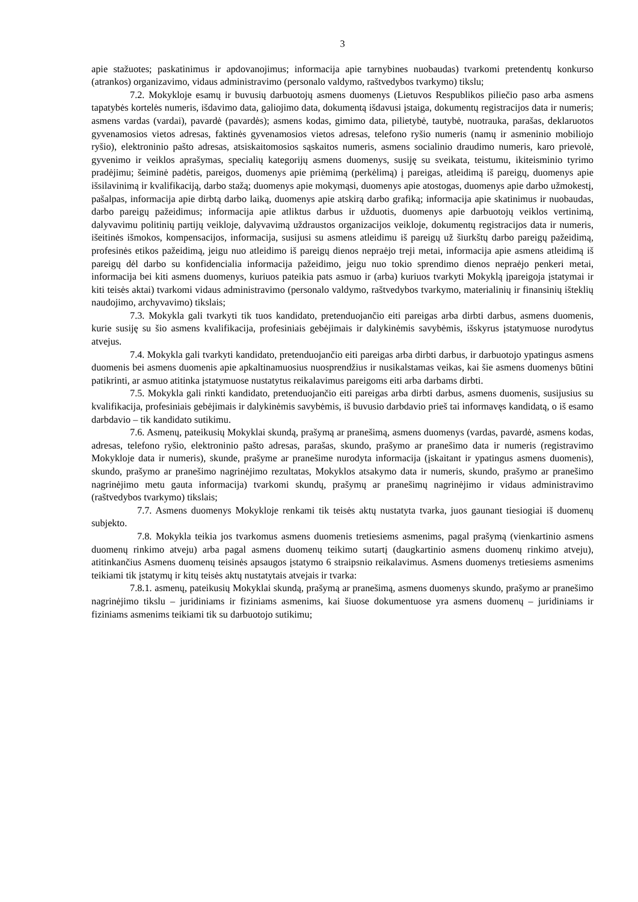3
apie stažuotes; paskatinimus ir apdovanojimus; informacija apie tarnybines nuobaudas) tvarkomi pretendentų konkurso (atrankos) organizavimo, vidaus administravimo (personalo valdymo, raštvedybos tvarkymo) tikslu;
7.2. Mokykloje esamų ir buvusių darbuotojų asmens duomenys (Lietuvos Respublikos piliečio paso arba asmens tapatybės kortelės numeris, išdavimo data, galiojimo data, dokumentą išdavusi įstaiga, dokumentų registracijos data ir numeris; asmens vardas (vardai), pavardė (pavardės); asmens kodas, gimimo data, pilietybė, tautybė, nuotrauka, parašas, deklaruotos gyvenamosios vietos adresas, faktinės gyvenamosios vietos adresas, telefono ryšio numeris (namų ir asmeninio mobiliojo ryšio), elektroninio pašto adresas, atsiskaitomosios sąskaitos numeris, asmens socialinio draudimo numeris, karo prievolė, gyvenimo ir veiklos aprašymas, specialių kategorijų asmens duomenys, susiję su sveikata, teistumu, ikiteisminio tyrimo pradėjimu; šeiminė padėtis, pareigos, duomenys apie priėmimą (perkėlimą) į pareigas, atleidimą iš pareigų, duomenys apie išsilavinimą ir kvalifikaciją, darbo stažą; duomenys apie mokymąsi, duomenys apie atostogas, duomenys apie darbo užmokestį, pašalpas, informacija apie dirbtą darbo laiką, duomenys apie atskirą darbo grafiką; informacija apie skatinimus ir nuobaudas, darbo pareigų pažeidimus; informacija apie atliktus darbus ir užduotis, duomenys apie darbuotojų veiklos vertinimą, dalyvavimu politinių partijų veikloje, dalyvavimą uždraustos organizacijos veikloje, dokumentų registracijos data ir numeris, išeitinės išmokos, kompensacijos, informacija, susijusi su asmens atleidimu iš pareigų už šiurkštų darbo pareigų pažeidimą, profesinės etikos pažeidimą, jeigu nuo atleidimo iš pareigų dienos nepraėjo treji metai, informacija apie asmens atleidimą iš pareigų dėl darbo su konfidencialia informacija pažeidimo, jeigu nuo tokio sprendimo dienos nepraėjo penkeri metai, informacija bei kiti asmens duomenys, kuriuos pateikia pats asmuo ir (arba) kuriuos tvarkyti Mokyklą įpareigoja įstatymai ir kiti teisės aktai) tvarkomi vidaus administravimo (personalo valdymo, raštvedybos tvarkymo, materialinių ir finansinių išteklių naudojimo, archyvavimo) tikslais;
7.3. Mokykla gali tvarkyti tik tuos kandidato, pretenduojančio eiti pareigas arba dirbti darbus, asmens duomenis, kurie susiję su šio asmens kvalifikacija, profesiniais gebėjimais ir dalykinėmis savybėmis, išskyrus įstatymuose nurodytus atvejus.
7.4. Mokykla gali tvarkyti kandidato, pretenduojančio eiti pareigas arba dirbti darbus, ir darbuotojo ypatingus asmens duomenis bei asmens duomenis apie apkaltinamuosius nuosprendžius ir nusikalstamas veikas, kai šie asmens duomenys būtini patikrinti, ar asmuo atitinka įstatymuose nustatytus reikalavimus pareigoms eiti arba darbams dirbti.
7.5. Mokykla gali rinkti kandidato, pretenduojančio eiti pareigas arba dirbti darbus, asmens duomenis, susijusius su kvalifikacija, profesiniais gebėjimais ir dalykinėmis savybėmis, iš buvusio darbdavio prieš tai informavęs kandidatą, o iš esamo darbdavio – tik kandidato sutikimu.
7.6. Asmenų, pateikusių Mokyklai skundą, prašymą ar pranešimą, asmens duomenys (vardas, pavardė, asmens kodas, adresas, telefono ryšio, elektroninio pašto adresas, parašas, skundo, prašymo ar pranešimo data ir numeris (registravimo Mokykloje data ir numeris), skunde, prašyme ar pranešime nurodyta informacija (įskaitant ir ypatingus asmens duomenis), skundo, prašymo ar pranešimo nagrinėjimo rezultatas, Mokyklos atsakymo data ir numeris, skundo, prašymo ar pranešimo nagrinėjimo metu gauta informacija) tvarkomi skundų, prašymų ar pranešimų nagrinėjimo ir vidaus administravimo (raštvedybos tvarkymo) tikslais;
7.7. Asmens duomenys Mokykloje renkami tik teisės aktų nustatyta tvarka, juos gaunant tiesiogiai iš duomenų subjekto.
7.8. Mokykla teikia jos tvarkomus asmens duomenis tretiesiems asmenims, pagal prašymą (vienkartinio asmens duomenų rinkimo atveju) arba pagal asmens duomenų teikimo sutartį (daugkartinio asmens duomenų rinkimo atveju), atitinkančius Asmens duomenų teisinės apsaugos įstatymo 6 straipsnio reikalavimus. Asmens duomenys tretiesiems asmenims teikiami tik įstatymų ir kitų teisės aktų nustatytais atvejais ir tvarka:
7.8.1. asmenų, pateikusių Mokyklai skundą, prašymą ar pranešimą, asmens duomenys skundo, prašymo ar pranešimo nagrinėjimo tikslu – juridiniams ir fiziniams asmenims, kai šiuose dokumentuose yra asmens duomenų – juridiniams ir fiziniams asmenims teikiami tik su darbuotojo sutikimu;